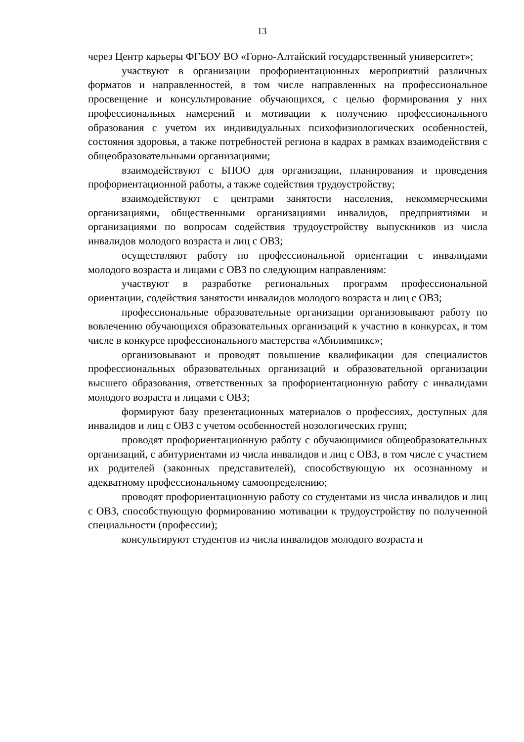13
через Центр карьеры ФГБОУ ВО «Горно-Алтайский государственный университет»;
участвуют в организации профориентационных мероприятий различных форматов и направленностей, в том числе направленных на профессиональное просвещение и консультирование обучающихся, с целью формирования у них профессиональных намерений и мотивации к получению профессионального образования с учетом их индивидуальных психофизиологических особенностей, состояния здоровья, а также потребностей региона в кадрах в рамках взаимодействия с общеобразовательными организациями;
взаимодействуют с БПОО для организации, планирования и проведения профориентационной работы, а также содействия трудоустройству;
взаимодействуют с центрами занятости населения, некоммерческими организациями, общественными организациями инвалидов, предприятиями и организациями по вопросам содействия трудоустройству выпускников из числа инвалидов молодого возраста и лиц с ОВЗ;
осуществляют работу по профессиональной ориентации с инвалидами молодого возраста и лицами с ОВЗ по следующим направлениям:
участвуют в разработке региональных программ профессиональной ориентации, содействия занятости инвалидов молодого возраста и лиц с ОВЗ;
профессиональные образовательные организации организовывают работу по вовлечению обучающихся образовательных организаций к участию в конкурсах, в том числе в конкурсе профессионального мастерства «Абилимпикс»;
организовывают и проводят повышение квалификации для специалистов профессиональных образовательных организаций и образовательной организации высшего образования, ответственных за профориентационную работу с инвалидами молодого возраста и лицами с ОВЗ;
формируют базу презентационных материалов о профессиях, доступных для инвалидов и лиц с ОВЗ с учетом особенностей нозологических групп;
проводят профориентационную работу с обучающимися общеобразовательных организаций, с абитуриентами из числа инвалидов и лиц с ОВЗ, в том числе с участием их родителей (законных представителей), способствующую их осознанному и адекватному профессиональному самоопределению;
проводят профориентационную работу со студентами из числа инвалидов и лиц с ОВЗ, способствующую формированию мотивации к трудоустройству по полученной специальности (профессии);
консультируют студентов из числа инвалидов молодого возраста и